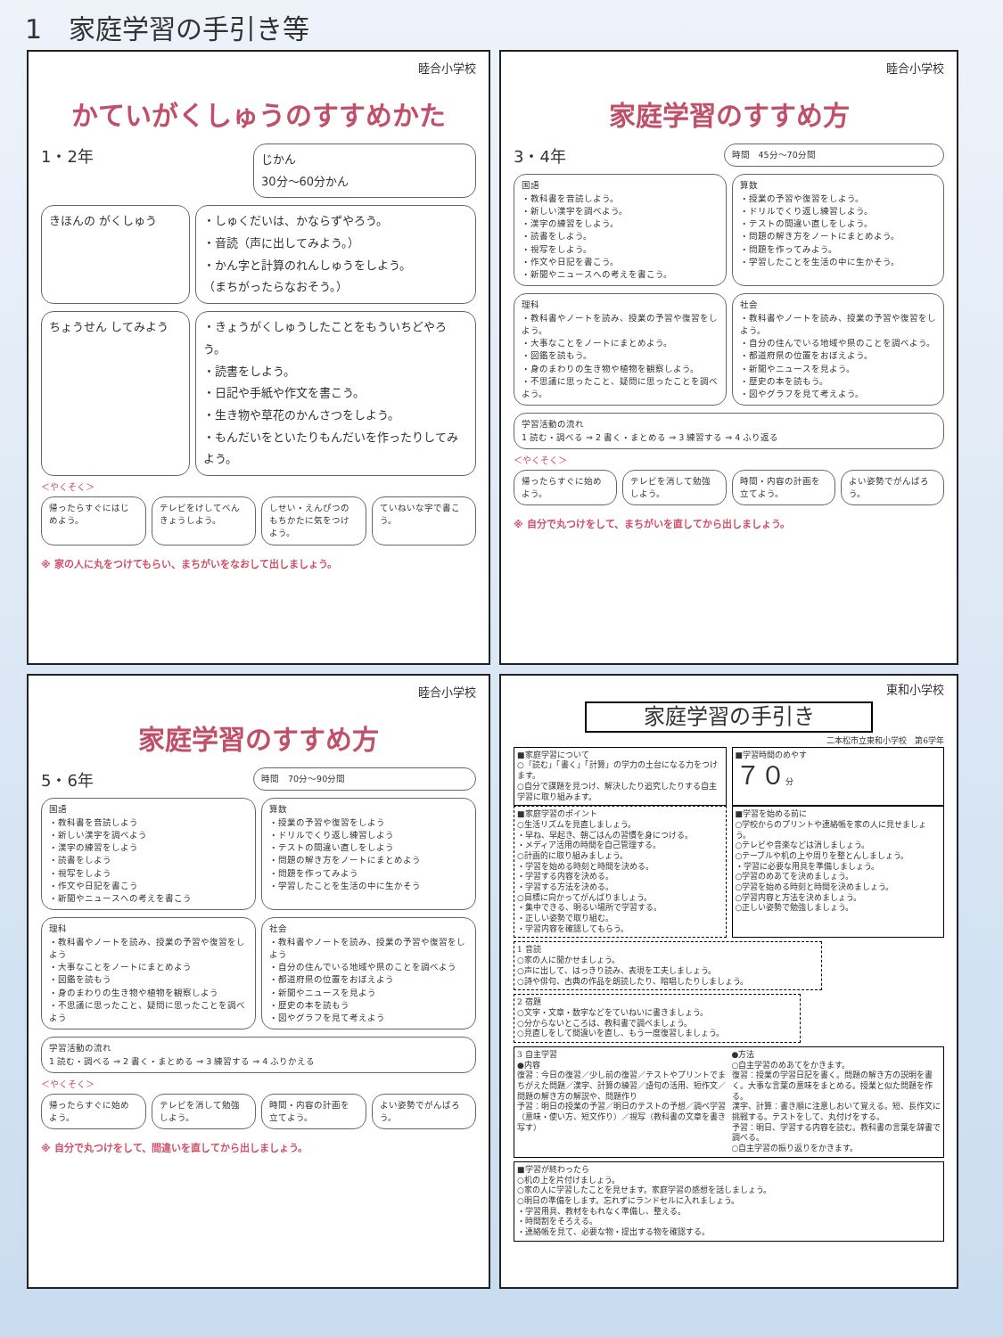1　家庭学習の手引き等
睦合小学校
かていがくしゅうのすすめかた
1・2年
じかん
30分〜60分かん
きほんの がくしゅう ・しゅくだいは、かならずやろう。
・音読（声に出してみよう。）
・かん字と計算のれんしゅうをしよう。
（まちがったらなおそう。）
ちょうせん してみよう ・きょうがくしゅうしたことをもういちどやろう。
・読書をしよう。
・日記や手紙や作文を書こう。
・生き物や草花のかんさつをしよう。
・もんだいをといたりもんだいを作ったりしてみよう。
＜やくそく＞
帰ったらすぐにはじめよう。 テレビをけしてべんきょうしよう。 しせい・えんぴつのもちかたに気をつけよう。
ていねいな字で書こう。
※ 家の人に丸をつけてもらい、まちがいをなおして出しましょう。
睦合小学校
家庭学習のすすめ方
3・4年
時間　45分〜70分間
国語
・教科書を音読しよう。
・新しい漢字を調べよう。
・漢字の練習をしよう。
・読書をしよう。
・視写をしよう。
・作文や日記を書こう。
・新聞やニュースへの考えを書こう。
算数
・授業の予習や復習をしよう。
・ドリルでくり返し練習しよう。
・テストの間違い直しをしよう。
・問題の解き方をノートにまとめよう。
・問題を作ってみよう。
・学習したことを生活の中に生かそう。
理科
・教科書やノートを読み、授業の予習や復習をしよう。
・大事なことをノートにまとめよう。
・図鑑を読もう。
・身のまわりの生き物や植物を観察しよう。
・不思議に思ったこと、疑問に思ったことを調べよう。
社会
・教科書やノートを読み、授業の予習や復習をしよう。
・自分の住んでいる地域や県のことを調べよう。
・都道府県の位置をおぼえよう。
・新聞やニュースを見よう。
・歴史の本を読もう。
・図やグラフを見て考えよう。
学習活動の流れ
1 読む・調べる ⇒ 2 書く・まとめる ⇒ 3 練習する ⇒ 4 ふり返る
＜やくそく＞
帰ったらすぐに始めよう。 テレビを消して勉強しよう。 時間・内容の計画を立てよう。 よい姿勢でがんばろう。
※ 自分で丸つけをして、まちがいを直してから出しましょう。
睦合小学校
家庭学習のすすめ方
5・6年
時間　70分〜90分間
国語
・教科書を音読しよう
・新しい漢字を調べよう
・漢字の練習をしよう
・読書をしよう
・視写をしよう
・作文や日記を書こう
・新聞やニュースへの考えを書こう
算数
・授業の予習や復習をしよう
・ドリルでくり返し練習しよう
・テストの間違い直しをしよう
・問題の解き方をノートにまとめよう
・問題を作ってみよう
・学習したことを生活の中に生かそう
理科
・教科書やノートを読み、授業の予習や復習をしよう
・大事なことをノートにまとめよう
・図鑑を読もう
・身のまわりの生き物や植物を観察しよう
・不思議に思ったこと、疑問に思ったことを調べよう
社会
・教科書やノートを読み、授業の予習や復習をしよう
・自分の住んでいる地域や県のことを調べよう
・都道府県の位置をおぼえよう
・新聞やニュースを見よう
・歴史の本を読もう
・図やグラフを見て考えよう
学習活動の流れ
1 読む・調べる ⇒ 2 書く・まとめる ⇒ 3 練習する ⇒ 4 ふりかえる
＜やくそく＞
帰ったらすぐに始めよう。 テレビを消して勉強しよう。 時間・内容の計画を立てよう。 よい姿勢でがんばろう。
※ 自分で丸つけをして、間違いを直してから出しましょう。
東和小学校
家庭学習の手引き
二本松市立東和小学校　第6学年
■家庭学習について
○「読む」「書く」「計算」の学力の土台になる力をつけます。
○自分で課題を見つけ、解決したり追究したりする自主学習に取り組みます。
■学習時間のめやす
７０分
■家庭学習のポイント
○生活リズムを見直しましょう。
・早ね、早起き、朝ごはんの習慣を身につける。
・メディア活用の時間を自己管理する。
○計画的に取り組みましょう。
・学習を始める時刻と時間を決める。
・学習する内容を決める。
・学習する方法を決める。
○目標に向かってがんばりましょう。
・集中できる、明るい場所で学習する。
・正しい姿勢で取り組む。
・学習内容を確認してもらう。
■学習を始める前に
○学校からのプリントや連絡帳を家の人に見せましょう。
○テレビや音楽などは消しましょう。
○テーブルや机の上や周りを整とんしましょう。
・学習に必要な用具を準備しましょう。
○学習のめあてを決めましょう。
○学習を始める時刻と時間を決めましょう。
○学習内容と方法を決めましょう。
○正しい姿勢で勉強しましょう。
1 音読
○家の人に聞かせましょう。
○声に出して、はっきり読み、表現を工夫しましょう。
○詩や俳句、古典の作品を朗読したり、暗唱したりしましょう。
2 宿題
○文字・文章・数字などをていねいに書きましょう。
○分からないところは、教科書で調べましょう。
○見直しをして間違いを直し、もう一度復習しましょう。
3 自主学習
●内容
復習：今日の復習／少し前の復習／テストやプリントでまちがえた問題／漢字、計算の練習／語句の活用、短作文／問題の解き方の解説や、問題作り
予習：明日の授業の予習／明日のテストの予想／調べ学習（意味・使い方、短文作り）／視写（教科書の文章を書き写す）
●方法
○自主学習のめあてをかきます。
復習：授業の学習日記を書く。問題の解き方の説明を書く。大事な言葉の意味をまとめる。授業と似た問題を作る。
漢字、計算：書き順に注意しおいて覚える。短、長作文に挑戦する。テストをして、丸付けをする。
予習：明日、学習する内容を読む。教科書の言葉を辞書で調べる。
○自主学習の振り返りをかきます。
■学習が終わったら
○机の上を片付けましょう。
○家の人に学習したことを見せます。家庭学習の感想を話しましょう。
○明日の準備をします。忘れずにランドセルに入れましょう。
・学習用具、教材をもれなく準備し、整える。
・時間割をそろえる。
・連絡帳を見て、必要な物・提出する物を確認する。